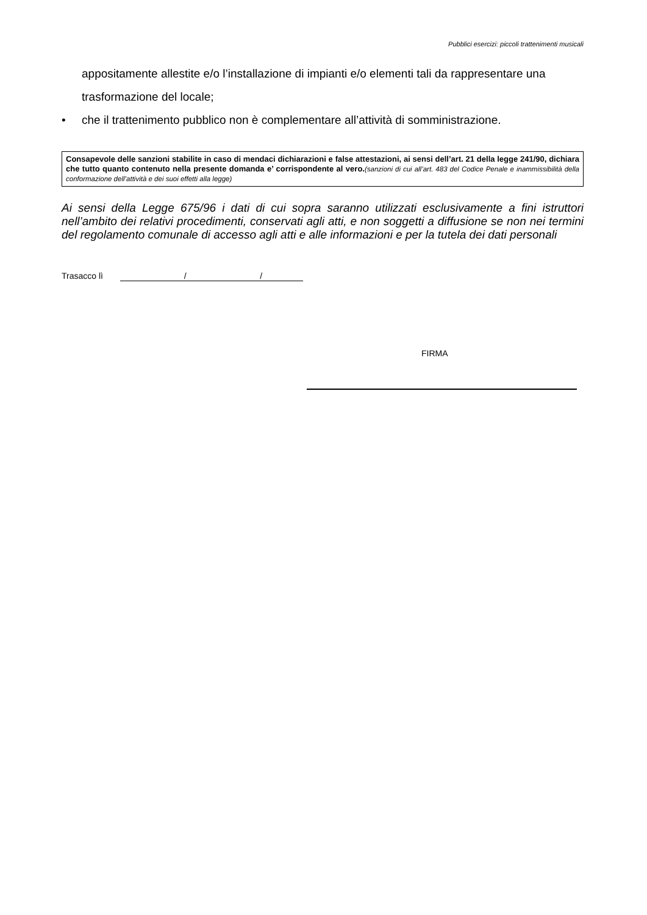Pubblici esercizi: piccoli trattenimenti musicali
appositamente allestite e/o l’installazione di impianti e/o elementi tali da rappresentare una trasformazione del locale;
• che il trattenimento pubblico non è complementare all’attività di somministrazione.
Consapevole delle sanzioni stabilite in caso di mendaci dichiarazioni e false attestazioni, ai sensi dell’art. 21 della legge 241/90, dichiara che tutto quanto contenuto nella presente domanda e’ corrispondente al vero.(sanzioni di cui all’art. 483 del Codice Penale e inammissibilità della conformazione dell’attività e dei suoi effetti alla legge)
Ai sensi della Legge 675/96 i dati di cui sopra saranno utilizzati esclusivamente a fini istruttori nell’ambito dei relativi procedimenti, conservati agli atti, e non soggetti a diffusione se non nei termini del regolamento comunale di accesso agli atti e alle informazioni e per la tutela dei dati personali
Trasacco lì / /
FIRMA